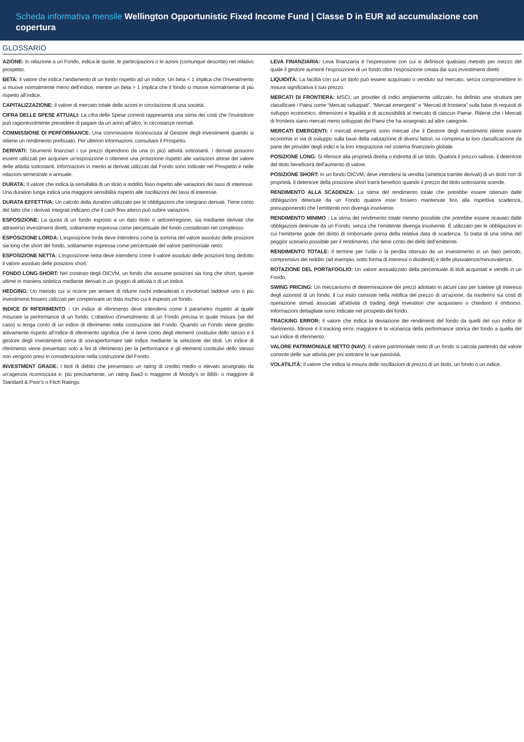Scheda informativa mensile Wellington Opportunistic Fixed Income Fund | Classe D in EUR ad accumulazione con copertura
GLOSSARIO
AZIONE: In relazione a un Fondo, indica le quote, le partecipazioni o le azioni (comunque descritte) nel relativo prospetto.
BETA: Il valore che indica l’andamento di un fondo rispetto ad un indice. Un beta < 1 implica che l’investimento si muove normalmente meno dell’indice, mentre un beta > 1 implica che il fondo si muove normalmente di più rispetto all’indice.
CAPITALIZZAZIONE: Il valore di mercato totale delle azioni in circolazione di una società.
CIFRA DELLE SPESE ATTUALI: La cifra delle Spese correnti rappresenta una stima dei costi che l’investitore può ragionevolmente prevedere di pagare da un anno all’altro, in circostanze normali.
COMMISSIONE DI PERFORMANCE: Una commissione riconosciuta al Gestore degli investimenti quando si ottiene un rendimento prefissato. Per ulteriori informazioni, consultare il Prospetto.
DERIVATI: Strumenti finanziari i cui prezzi dipendono da una (o più) attività sottostanti. I derivati possono essere utilizzati per acquisire un’esposizione o ottenere una protezione rispetto alle variazioni attese del valore delle attività sottostanti. Informazioni in merito ai derivati utilizzati dal Fondo sono indicate nel Prospetto e nelle relazioni semestrale e annuale.
DURATA: Il valore che indica la sensibilità di un titolo a reddito fisso rispetto alle variazioni dei tassi di interesse. Una duration lunga indica una maggiore sensibilità rispetto alle oscillazioni dei tassi di interesse.
DURATA EFFETTIVA: Un calcolo della duration utilizzato per le obbligazioni che integrano derivati. Tiene conto del fatto che i derivati integrati indicano che il cash flow atteso può subire variazioni.
ESPOSIZIONE: La quota di un fondo esposto a un dato titolo o settore/regione, sia mediante derivati che attraverso investimenti diretti, solitamente espressa come percentuale del fondo considerato nel complesso.
ESPOSIZIONE LORDA: L’esposizione lorda deve intendersi come la somma del valore assoluto delle posizioni sia long che short del fondo, solitamente espressa come percentuale del valore patrimoniale netto.
ESPOSIZIONE NETTA: L’esposizione netta deve intendersi come il valore assoluto delle posizioni long dedotto il valore assoluto delle posizioni short.
FONDO LONG-SHORT: Nel contesto degli OICVM, un fondo che assume posizioni sia long che short, queste ultime in maniera sintetica mediante derivati in un gruppo di attività o di un indice.
HEDGING: Un metodo cui si ricorre per tentare di ridurre rischi indesiderati o involontari laddove uno o più investimenti fossero utilizzati per compensare un dato rischio cui è esposto un fondo.
INDICE DI RIFERIMENTO : Un indice di riferimento deve intendersi come il parametro rispetto al quale misurare la performance di un fondo. L’obiettivo d’investimento di un Fondo precisa in quale misura (se del caso) si tenga conto di un indice di riferimento nella costruzione del Fondo. Quando un Fondo viene gestito attivamente rispetto all’indice di riferimento significa che si tiene conto degli elementi costitutivi dello stesso e il gestore degli investimenti cerca di sovraperformare tale indice mediante la selezione dei titoli. Un indice di riferimento viene presentato solo a fini di riferimento per la performance e gli elementi costitutivi dello stesso non vengono presi in considerazione nella costruzione del Fondo.
INVESTMENT GRADE: I titoli di debito che presentano un rating di credito medio o elevato assegnato da un’agenzia riconosciuta e, più precisamente, un rating Baa3 o maggiore di Moody’s or BBB- o maggiore di Standard & Poor’s o Fitch Ratings.
LEVA FINANZIARIA: Leva finanziaria è l’espressione con cui si definisce qualsiasi metodo per mezzo del quale il gestore aumenti l’esposizione di un fondo oltre l’esposizione creata dai suoi investimenti diretti.
LIQUIDITÀ: La facilità con cui un titolo può essere acquistato o venduto sul mercato, senza compromettere in misura significativa il suo prezzo.
MERCATI DI FRONTIERA: MSCI, un provider di indici ampiamente utilizzato, ha definito una struttura per classificare i Paesi come “Mercati sviluppati”, “Mercati emergenti” e “Mercati di frontiera” sulla base di requisiti di sviluppo economico, dimensioni e liquidità e di accessibilità al mercato di ciascun Paese. Ritiene che i Mercati di frontiera siano mercati meno sviluppati dei Paesi che ha assegnato ad altre categorie.
MERCATI EMERGENTI: I mercati emergenti sono mercati che il Gestore degli investimenti ritiene essere economie in via di sviluppo sulla base della valutazione di diversi fattori, ivi compresa la loro classificazione da parte dei provider degli indici e la loro integrazione nel sistema finanziario globale.
POSIZIONE LONG: Si riferisce alla proprietà diretta o indiretta di un titolo. Qualora il prezzo salisse, il detentore del titolo beneficerà dell’aumento di valore.
POSIZIONE SHORT: In un fondo OICVM, deve intendersi la vendita (sintetica tramite derivati) di un titolo non di proprietà. Il detentore della posizione short trarrà beneficio quando il prezzo del titolo sottostante scende.
RENDIMENTO ALLA SCADENZA: La stima del rendimento totale che potrebbe essere ottenuto dalle obbligazioni detenute da un Fondo qualora esse fossero mantenute fino alla rispettiva scadenza, presupponendo che l’emittente non divenga insolvente.
RENDIMENTO MINIMO : La stima del rendimento totale minimo possibile che potrebbe essere ricavato dalle obbligazioni detenute da un Fondo, senza che l’emittente divenga insolvente. È utilizzato per le obbligazioni in cui l’emittente gode del diritto di rimborsarle prima della relativa data di scadenza. Si tratta di una stima del peggior scenario possibile per il rendimento, che tiene conto dei diritti dell’emittente.
RENDIMENTO TOTALE: Il termine per l’utile o la perdita ottenuto da un investimento in un dato periodo, comprensivo del reddito (ad esempio, sotto forma di interessi o dividendi) e delle plusvalenze/minusvalenze.
ROTAZIONE DEL PORTAFOGLIO: Un valore annualizzato della percentuale di titoli acquistati e venditi in un Fondo.
SWING PRICING: Un meccanismo di determinazione dei prezzi adottato in alcuni casi per tutelare gli interessi degli azionisti di un fondo, il cui esito consiste nella rettifica del prezzo di un’azione, da trasferirsi sui costi di operazione stimati associati all’attività di trading degli investitori che acquistano o chiedono il rimborso. Informazioni dettagliate sono indicate nel prospetto del fondo.
TRACKING ERROR: Il valore che indica la deviazione dei rendimenti del fondo da quelli del suo indice di riferimento. Minore è il tracking error, maggiore è la vicinanza della performance storica del fondo a quella del suo indice di riferimento.
VALORE PATRIMONIALE NETTO (NAV): Il valore patrimoniale netto di un fondo si calcola partendo dal valore corrente delle sue attività per poi sottrarre le sue passività.
VOLATILITÀ: Il valore che indica la misura delle oscillazioni di prezzo di un titolo, un fondo o un indice.